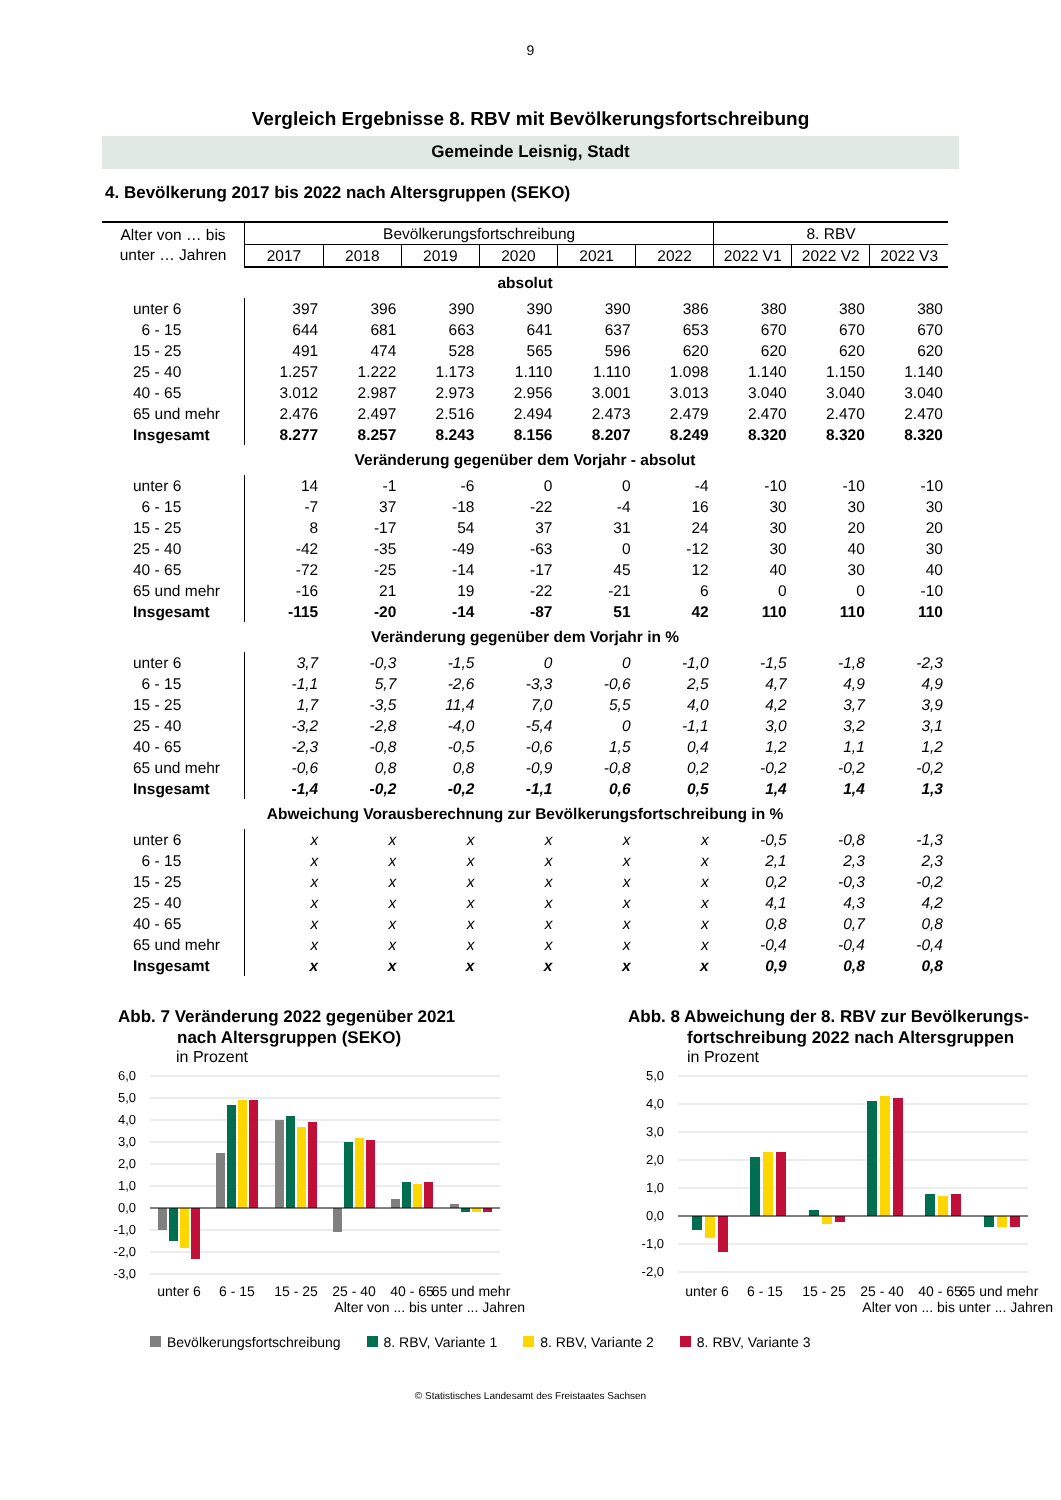9
Vergleich Ergebnisse 8. RBV mit Bevölkerungsfortschreibung
Gemeinde Leisnig, Stadt
4. Bevölkerung 2017 bis 2022 nach Altersgruppen (SEKO)
| Alter von … bis unter … Jahren | Bevölkerungsfortschreibung | | | | | | 8. RBV | | |
| --- | --- | --- | --- | --- | --- | --- | --- | --- | --- |
| | 2017 | 2018 | 2019 | 2020 | 2021 | 2022 | 2022 V1 | 2022 V2 | 2022 V3 |
| absolut | | | | | | | | | |
| unter 6 | 397 | 396 | 390 | 390 | 390 | 386 | 380 | 380 | 380 |
| 6 - 15 | 644 | 681 | 663 | 641 | 637 | 653 | 670 | 670 | 670 |
| 15 - 25 | 491 | 474 | 528 | 565 | 596 | 620 | 620 | 620 | 620 |
| 25 - 40 | 1.257 | 1.222 | 1.173 | 1.110 | 1.110 | 1.098 | 1.140 | 1.150 | 1.140 |
| 40 - 65 | 3.012 | 2.987 | 2.973 | 2.956 | 3.001 | 3.013 | 3.040 | 3.040 | 3.040 |
| 65 und mehr | 2.476 | 2.497 | 2.516 | 2.494 | 2.473 | 2.479 | 2.470 | 2.470 | 2.470 |
| Insgesamt | 8.277 | 8.257 | 8.243 | 8.156 | 8.207 | 8.249 | 8.320 | 8.320 | 8.320 |
| Veränderung gegenüber dem Vorjahr - absolut | | | | | | | | | |
| unter 6 | 14 | -1 | -6 | 0 | 0 | -4 | -10 | -10 | -10 |
| 6 - 15 | -7 | 37 | -18 | -22 | -4 | 16 | 30 | 30 | 30 |
| 15 - 25 | 8 | -17 | 54 | 37 | 31 | 24 | 30 | 20 | 20 |
| 25 - 40 | -42 | -35 | -49 | -63 | 0 | -12 | 30 | 40 | 30 |
| 40 - 65 | -72 | -25 | -14 | -17 | 45 | 12 | 40 | 30 | 40 |
| 65 und mehr | -16 | 21 | 19 | -22 | -21 | 6 | 0 | 0 | -10 |
| Insgesamt | -115 | -20 | -14 | -87 | 51 | 42 | 110 | 110 | 110 |
| Veränderung gegenüber dem Vorjahr in % | | | | | | | | | |
| unter 6 | 3,7 | -0,3 | -1,5 | 0 | 0 | -1,0 | -1,5 | -1,8 | -2,3 |
| 6 - 15 | -1,1 | 5,7 | -2,6 | -3,3 | -0,6 | 2,5 | 4,7 | 4,9 | 4,9 |
| 15 - 25 | 1,7 | -3,5 | 11,4 | 7,0 | 5,5 | 4,0 | 4,2 | 3,7 | 3,9 |
| 25 - 40 | -3,2 | -2,8 | -4,0 | -5,4 | 0 | -1,1 | 3,0 | 3,2 | 3,1 |
| 40 - 65 | -2,3 | -0,8 | -0,5 | -0,6 | 1,5 | 0,4 | 1,2 | 1,1 | 1,2 |
| 65 und mehr | -0,6 | 0,8 | 0,8 | -0,9 | -0,8 | 0,2 | -0,2 | -0,2 | -0,2 |
| Insgesamt | -1,4 | -0,2 | -0,2 | -1,1 | 0,6 | 0,5 | 1,4 | 1,4 | 1,3 |
| Abweichung Vorausberechnung zur Bevölkerungsfortschreibung in % | | | | | | | | | |
| unter 6 | x | x | x | x | x | x | -0,5 | -0,8 | -1,3 |
| 6 - 15 | x | x | x | x | x | x | 2,1 | 2,3 | 2,3 |
| 15 - 25 | x | x | x | x | x | x | 0,2 | -0,3 | -0,2 |
| 25 - 40 | x | x | x | x | x | x | 4,1 | 4,3 | 4,2 |
| 40 - 65 | x | x | x | x | x | x | 0,8 | 0,7 | 0,8 |
| 65 und mehr | x | x | x | x | x | x | -0,4 | -0,4 | -0,4 |
| Insgesamt | x | x | x | x | x | x | 0,9 | 0,8 | 0,8 |
Abb. 7 Veränderung 2022 gegenüber 2021
nach Altersgruppen (SEKO)
in Prozent
6,0
5,0
4,0
3,0
2,0
1,0
0,0
-1,0
-2,0
-3,0
unter 6
6 - 15
15 - 25
25 - 40
40 - 65
65 und mehr
Alter von ... bis unter ... Jahren
Abb. 8 Abweichung der 8. RBV zur Bevölkerungs-
fortschreibung 2022 nach Altersgruppen
in Prozent
5,0
4,0
3,0
2,0
1,0
0,0
-1,0
-2,0
unter 6
6 - 15
15 - 25
25 - 40
40 - 65
65 und mehr
Alter von ... bis unter ... Jahren
Bevölkerungsfortschreibung 8. RBV, Variante 1 8. RBV, Variante 2 8. RBV, Variante 3
© Statistisches Landesamt des Freistaates Sachsen